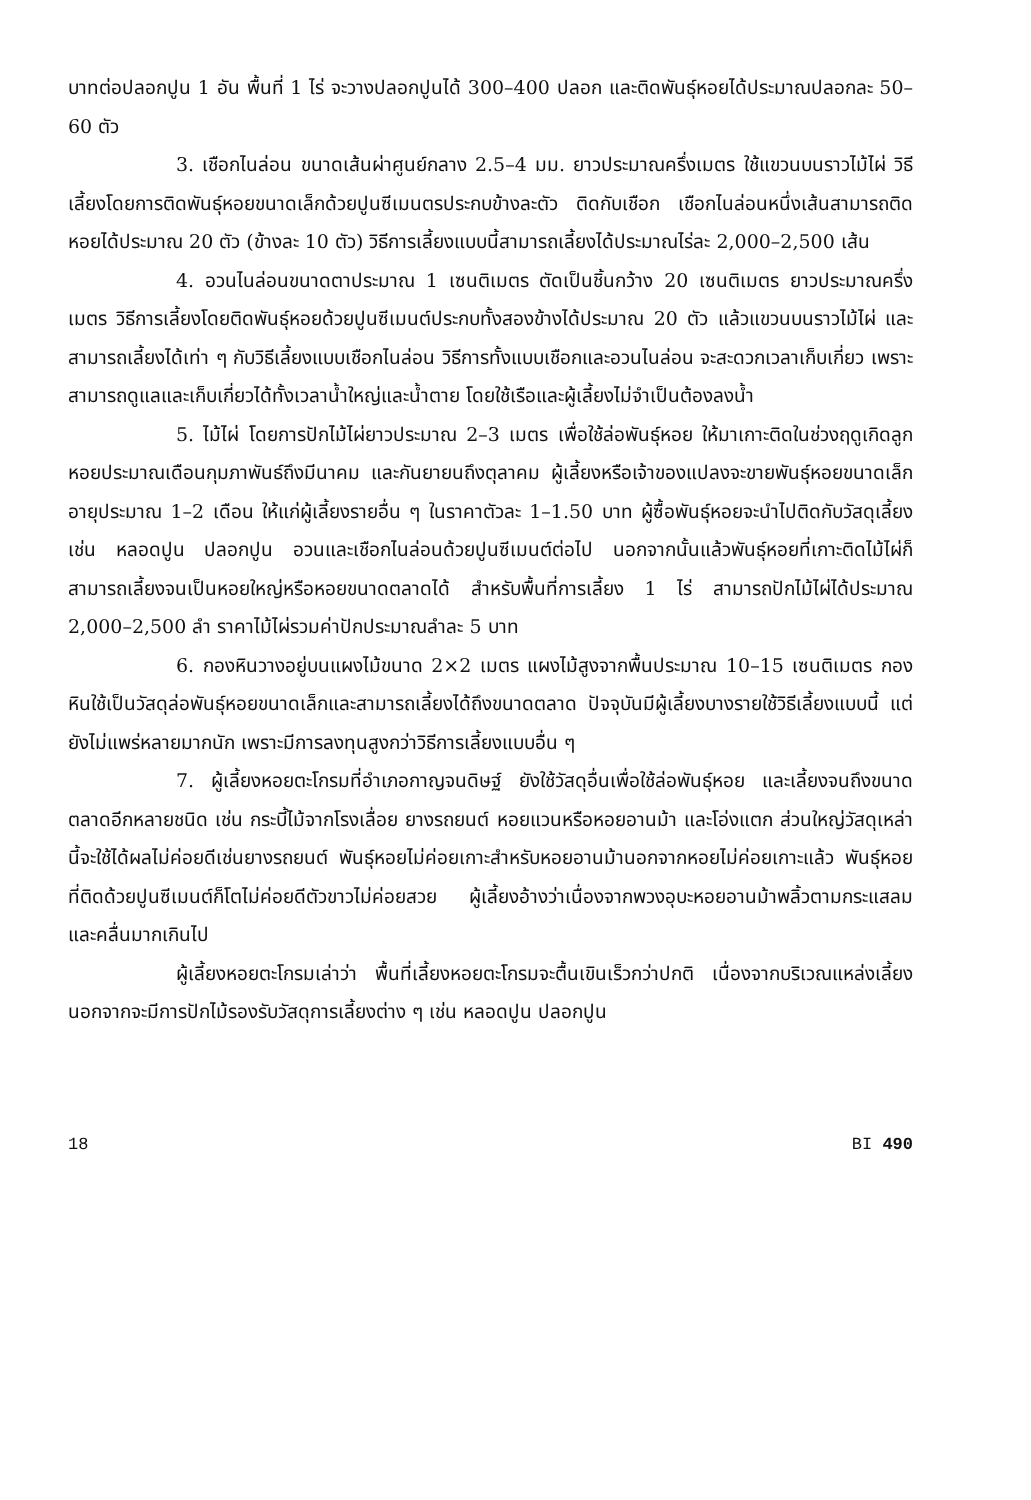บาทต่อปลอกปูน 1 อัน พื้นที่ 1 ไร่ จะวางปลอกปูนได้ 300–400 ปลอก และติดพันธุ์หอยได้ประมาณปลอกละ 50–60 ตัว
3. เชือกไนล่อน ขนาดเส้นผ่าศูนย์กลาง 2.5–4 มม. ยาวประมาณครึ่งเมตร ใช้แขวนบนราวไม้ไผ่ วิธีเลี้ยงโดยการติดพันธุ์หอยขนาดเล็กด้วยปูนซีเมนตรประกบข้างละตัว ติดกับเชือก เชือกไนล่อนหนึ่งเส้นสามารถติดหอยได้ประมาณ 20 ตัว (ข้างละ 10 ตัว) วิธีการเลี้ยงแบบนี้สามารถเลี้ยงได้ประมาณไร่ละ 2,000–2,500 เส้น
4. อวนไนล่อนขนาดตาประมาณ 1 เซนติเมตร ตัดเป็นชิ้นกว้าง 20 เซนติเมตร ยาวประมาณครึ่งเมตร วิธีการเลี้ยงโดยติดพันธุ์หอยด้วยปูนซีเมนต์ประกบทั้งสองข้างได้ประมาณ 20 ตัว แล้วแขวนบนราวไม้ไผ่ และสามารถเลี้ยงได้เท่า ๆ กับวิธีเลี้ยงแบบเชือกไนล่อน วิธีการทั้งแบบเชือกและอวนไนล่อน จะสะดวกเวลาเก็บเกี่ยว เพราะสามารถดูแลและเก็บเกี่ยวได้ทั้งเวลาน้ำใหญ่และน้ำตาย โดยใช้เรือและผู้เลี้ยงไม่จำเป็นต้องลงน้ำ
5. ไม้ไผ่ โดยการปักไม้ไผ่ยาวประมาณ 2–3 เมตร เพื่อใช้ล่อพันธุ์หอย ให้มาเกาะติดในช่วงฤดูเกิดลูกหอยประมาณเดือนกุมภาพันธ์ถึงมีนาคม และกันยายนถึงตุลาคม ผู้เลี้ยงหรือเจ้าของแปลงจะขายพันธุ์หอยขนาดเล็กอายุประมาณ 1–2 เดือน ให้แก่ผู้เลี้ยงรายอื่น ๆ ในราคาตัวละ 1–1.50 บาท ผู้ซื้อพันธุ์หอยจะนำไปติดกับวัสดุเลี้ยง เช่น หลอดปูน ปลอกปูน อวนและเชือกไนล่อนด้วยปูนซีเมนต์ต่อไป นอกจากนั้นแล้วพันธุ์หอยที่เกาะติดไม้ไผ่ก็สามารถเลี้ยงจนเป็นหอยใหญ่หรือหอยขนาดตลาดได้ สำหรับพื้นที่การเลี้ยง 1 ไร่ สามารถปักไม้ไผ่ได้ประมาณ 2,000–2,500 ลำ ราคาไม้ไผ่รวมค่าปักประมาณลำละ 5 บาท
6. กองหินวางอยู่บนแผงไม้ขนาด 2×2 เมตร แผงไม้สูงจากพื้นประมาณ 10–15 เซนติเมตร กองหินใช้เป็นวัสดุล่อพันธุ์หอยขนาดเล็กและสามารถเลี้ยงได้ถึงขนาดตลาด ปัจจุบันมีผู้เลี้ยงบางรายใช้วิธีเลี้ยงแบบนี้ แต่ยังไม่แพร่หลายมากนัก เพราะมีการลงทุนสูงกว่าวิธีการเลี้ยงแบบอื่น ๆ
7. ผู้เลี้ยงหอยตะโกรมที่อำเภอกาญจนดิษฐ์ ยังใช้วัสดุอื่นเพื่อใช้ล่อพันธุ์หอย และเลี้ยงจนถึงขนาดตลาดอีกหลายชนิด เช่น กระบี้ไม้จากโรงเลื่อย ยางรถยนต์ หอยแวนหรือหอยอานม้า และโอ่งแตก ส่วนใหญ่วัสดุเหล่านี้จะใช้ได้ผลไม่ค่อยดีเช่นยางรถยนต์ พันธุ์หอยไม่ค่อยเกาะสำหรับหอยอานม้านอกจากหอยไม่ค่อยเกาะแล้ว พันธุ์หอยที่ติดด้วยปูนซีเมนต์ก็โตไม่ค่อยดีตัวขาวไม่ค่อยสวย ผู้เลี้ยงอ้างว่าเนื่องจากพวงอุบะหอยอานม้าพลิ้วตามกระแสลมและคลื่นมากเกินไป
ผู้เลี้ยงหอยตะโกรมเล่าว่า พื้นที่เลี้ยงหอยตะโกรมจะตื้นเขินเร็วกว่าปกติ เนื่องจากบริเวณแหล่งเลี้ยงนอกจากจะมีการปักไม้รองรับวัสดุการเลี้ยงต่าง ๆ เช่น หลอดปูน ปลอกปูน
18 BI 490